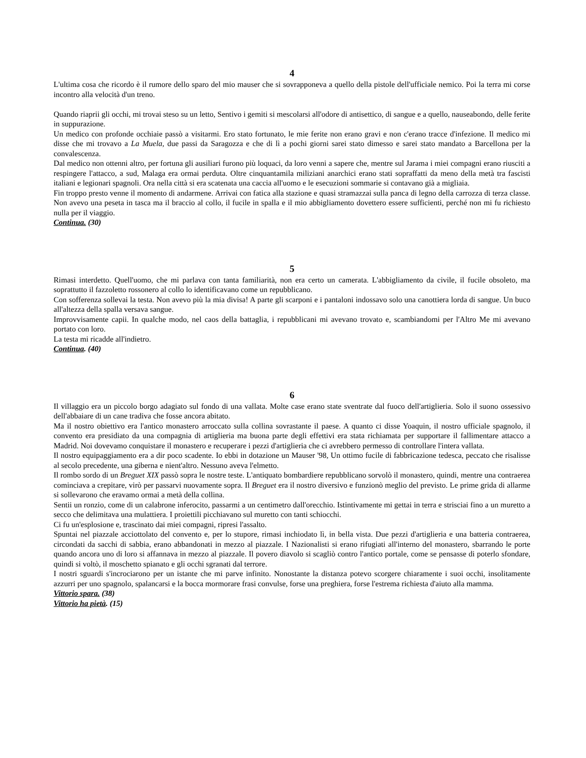4
L'ultima cosa che ricordo è il rumore dello sparo del mio mauser che si sovrapponeva a quello della pistole dell'ufficiale nemico. Poi la terra mi corse incontro alla velocità d'un treno.
Quando riaprii gli occhi, mi trovai steso su un letto, Sentivo i gemiti si mescolarsi all'odore di antisettico, di sangue e a quello, nauseabondo, delle ferite in suppurazione.
Un medico con profonde occhiaie passò a visitarmi. Ero stato fortunato, le mie ferite non erano gravi e non c'erano tracce d'infezione. Il medico mi disse che mi trovavo a La Muela, due passi da Saragozza e che di lì a pochi giorni sarei stato dimesso e sarei stato mandato a Barcellona per la convalescenza.
Dal medico non ottenni altro, per fortuna gli ausiliari furono più loquaci, da loro venni a sapere che, mentre sul Jarama i miei compagni erano riusciti a respingere l'attacco, a sud, Malaga era ormai perduta. Oltre cinquantamila miliziani anarchici erano stati sopraffatti da meno della metà tra fascisti italiani e legionari spagnoli. Ora nella città si era scatenata una caccia all'uomo e le esecuzioni sommarie si contavano già a migliaia.
Fin troppo presto venne il momento di andarmene. Arrivai con fatica alla stazione e quasi stramazzai sulla panca di legno della carrozza di terza classe. Non avevo una peseta in tasca ma il braccio al collo, il fucile in spalla e il mio abbigliamento dovettero essere sufficienti, perché non mi fu richiesto nulla per il viaggio.
Continua. (30)
5
Rimasi interdetto. Quell'uomo, che mi parlava con tanta familiarità, non era certo un camerata. L'abbigliamento da civile, il fucile obsoleto, ma soprattutto il fazzoletto rossonero al collo lo identificavano come un repubblicano.
Con sofferenza sollevai la testa. Non avevo più la mia divisa! A parte gli scarponi e i pantaloni indossavo solo una canottiera lorda di sangue. Un buco all'altezza della spalla versava sangue.
Improvvisamente capii. In qualche modo, nel caos della battaglia, i repubblicani mi avevano trovato e, scambiandomi per l'Altro Me mi avevano portato con loro.
La testa mi ricadde all'indietro.
Continua. (40)
6
Il villaggio era un piccolo borgo adagiato sul fondo di una vallata. Molte case erano state sventrate dal fuoco dell'artiglieria. Solo il suono ossessivo dell'abbaiare di un cane tradiva che fosse ancora abitato.
Ma il nostro obiettivo era l'antico monastero arroccato sulla collina sovrastante il paese. A quanto ci disse Yoaquin, il nostro ufficiale spagnolo, il convento era presidiato da una compagnia di artiglieria ma buona parte degli effettivi era stata richiamata per supportare il fallimentare attacco a Madrid. Noi dovevamo conquistare il monastero e recuperare i pezzi d'artiglieria che ci avrebbero permesso di controllare l'intera vallata.
Il nostro equipaggiamento era a dir poco scadente. Io ebbi in dotazione un Mauser '98, Un ottimo fucile di fabbricazione tedesca, peccato che risalisse al secolo precedente, una giberna e nient'altro. Nessuno aveva l'elmetto.
Il rombo sordo di un Breguet XIX passò sopra le nostre teste. L'antiquato bombardiere repubblicano sorvolò il monastero, quindi, mentre una contraerea cominciava a crepitare, virò per passarvi nuovamente sopra. Il Breguet era il nostro diversivo e funzionò meglio del previsto. Le prime grida di allarme si sollevarono che eravamo ormai a metà della collina.
Sentii un ronzio, come di un calabrone inferocito, passarmi a un centimetro dall'orecchio. Istintivamente mi gettai in terra e strisciai fino a un muretto a secco che delimitava una mulattiera. I proiettili picchiavano sul muretto con tanti schiocchi.
Ci fu un'esplosione e, trascinato dai miei compagni, ripresi l'assalto.
Spuntai nel piazzale acciottolato del convento e, per lo stupore, rimasi inchiodato lì, in bella vista. Due pezzi d'artiglieria e una batteria contraerea, circondati da sacchi di sabbia, erano abbandonati in mezzo al piazzale. I Nazionalisti si erano rifugiati all'interno del monastero, sbarrando le porte quando ancora uno di loro si affannava in mezzo al piazzale. Il povero diavolo si scagliò contro l'antico portale, come se pensasse di poterlo sfondare, quindi si voltò, il moschetto spianato e gli occhi sgranati dal terrore.
I nostri sguardi s'incrociarono per un istante che mi parve infinito. Nonostante la distanza potevo scorgere chiaramente i suoi occhi, insolitamente azzurri per uno spagnolo, spalancarsi e la bocca mormorare frasi convulse, forse una preghiera, forse l'estrema richiesta d'aiuto alla mamma.
Vittorio spara. (38)
Vittorio ha pietà. (15)